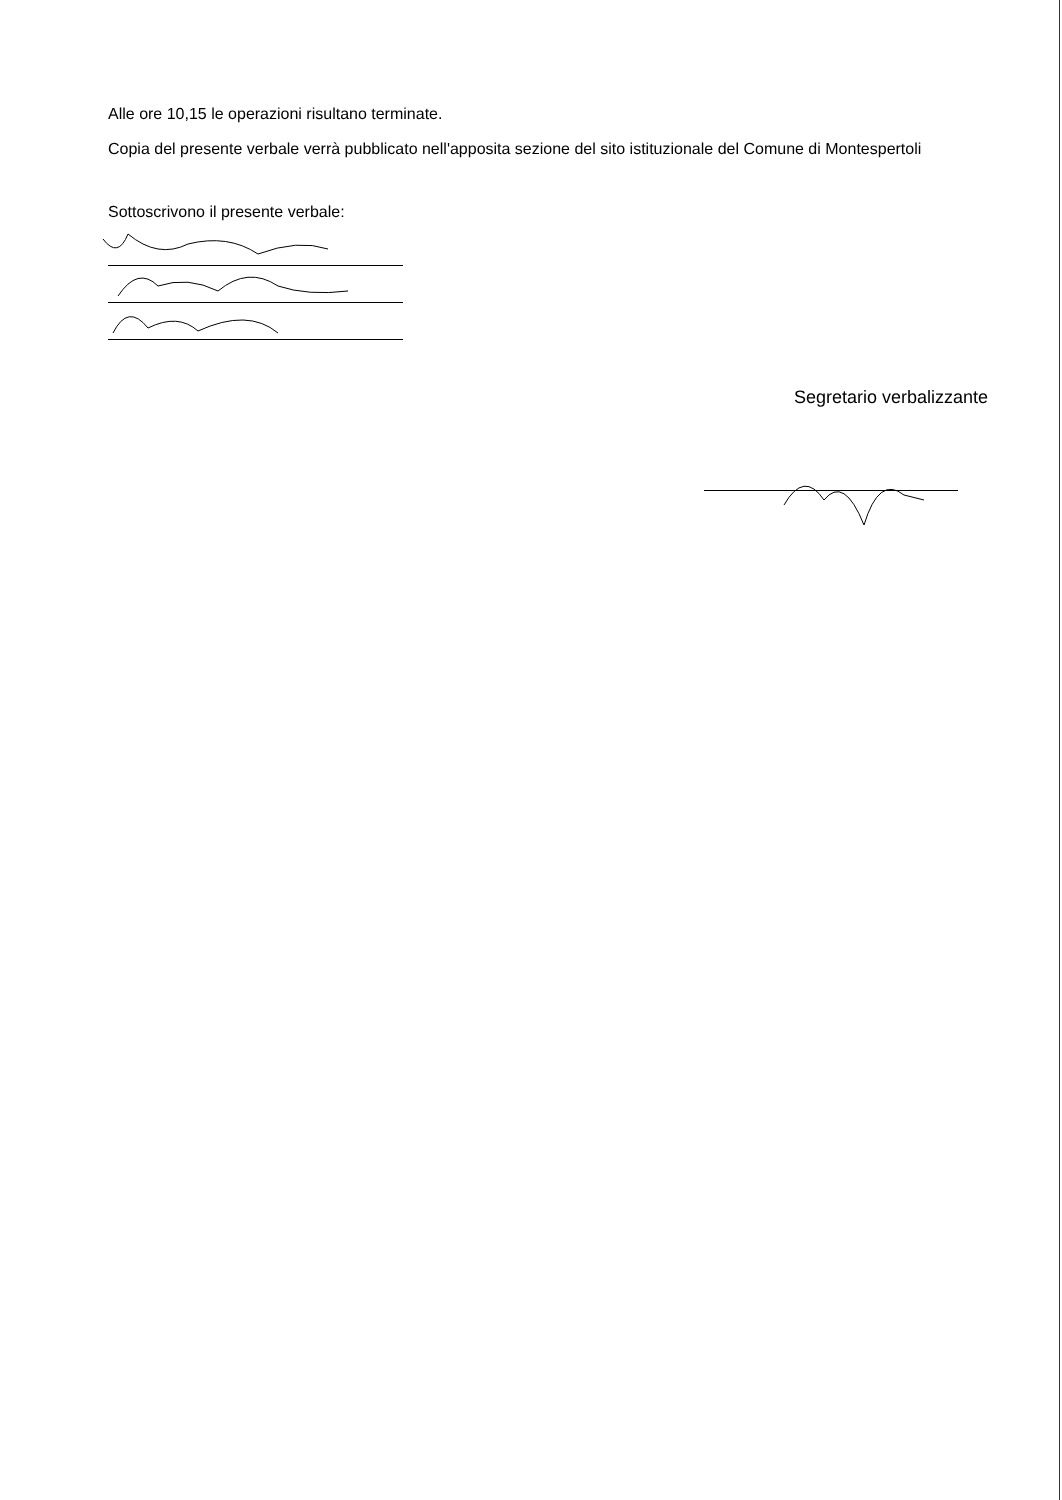Alle ore 10,15 le operazioni risultano terminate.
Copia del presente verbale verrà pubblicato nell'apposita sezione del sito istituzionale del Comune di Montespertoli
Sottoscrivono il presente verbale:
Segretario verbalizzante